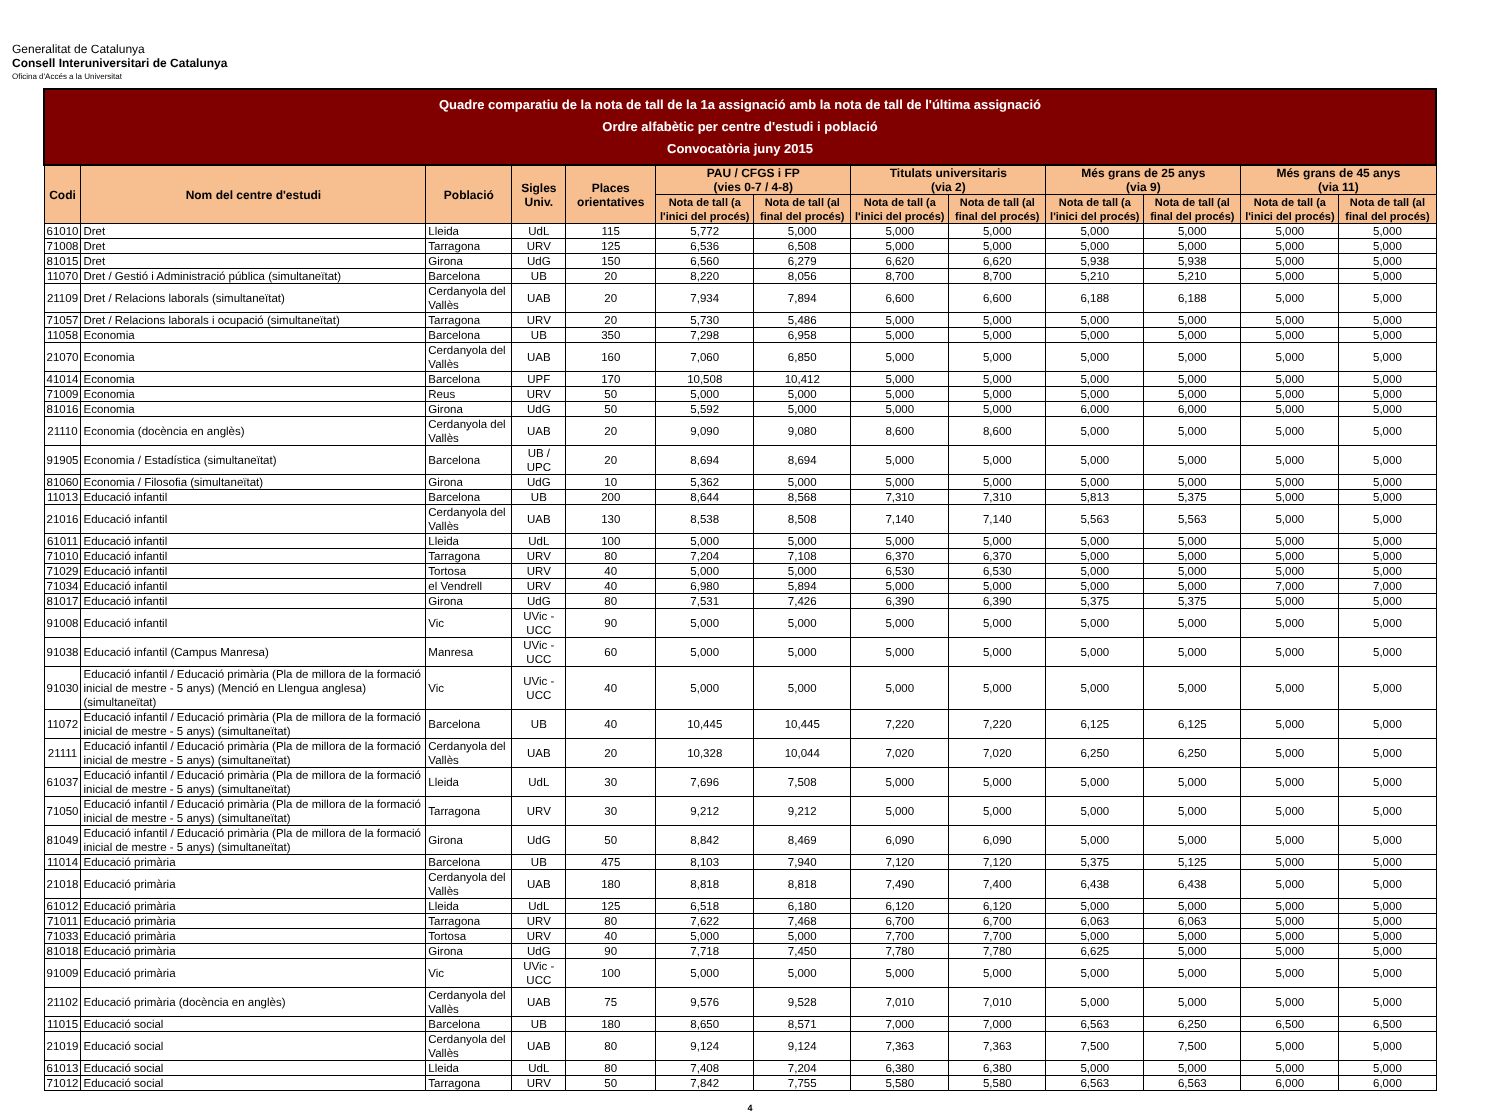Generalitat de Catalunya
Consell Interuniversitari de Catalunya
Oficina d'Accés a la Universitat
| Quadre comparatiu de la nota de tall de la 1a assignació amb la nota de tall de l'última assignació Ordre alfabètic per centre d'estudi i població Convocatòria juny 2015 | | | | | | | | | | | | |
| --- | --- | --- | --- | --- | --- | --- | --- | --- | --- | --- | --- | --- |
| Codi | Nom del centre d'estudi | Població | Sigles Univ. | Places orientatives | PAU / CFGS i FP (vies 0-7 / 4-8) | | Titulats universitaris (via 2) | | Més grans de 25 anys (via 9) | | Més grans de 45 anys (via 11) | |
| | | | | | Nota de tall (a l'inici del procés) | Nota de tall (al final del procés) | Nota de tall (a l'inici del procés) | Nota de tall (al final del procés) | Nota de tall (a l'inici del procés) | Nota de tall (al final del procés) | Nota de tall (a l'inici del procés) | Nota de tall (al final del procés) |
| 61010 | Dret | Lleida | UdL | 115 | 5,772 | 5,000 | 5,000 | 5,000 | 5,000 | 5,000 | 5,000 | 5,000 |
| 71008 | Dret | Tarragona | URV | 125 | 6,536 | 6,508 | 5,000 | 5,000 | 5,000 | 5,000 | 5,000 | 5,000 |
| 81015 | Dret | Girona | UdG | 150 | 6,560 | 6,279 | 6,620 | 6,620 | 5,938 | 5,938 | 5,000 | 5,000 |
| 11070 | Dret / Gestió i Administració pública (simultaneïtat) | Barcelona | UB | 20 | 8,220 | 8,056 | 8,700 | 8,700 | 5,210 | 5,210 | 5,000 | 5,000 |
| 21109 | Dret / Relacions laborals (simultaneïtat) | Cerdanyola del Vallès | UAB | 20 | 7,934 | 7,894 | 6,600 | 6,600 | 6,188 | 6,188 | 5,000 | 5,000 |
| 71057 | Dret / Relacions laborals i ocupació (simultaneïtat) | Tarragona | URV | 20 | 5,730 | 5,486 | 5,000 | 5,000 | 5,000 | 5,000 | 5,000 | 5,000 |
| 11058 | Economia | Barcelona | UB | 350 | 7,298 | 6,958 | 5,000 | 5,000 | 5,000 | 5,000 | 5,000 | 5,000 |
| 21070 | Economia | Cerdanyola del Vallès | UAB | 160 | 7,060 | 6,850 | 5,000 | 5,000 | 5,000 | 5,000 | 5,000 | 5,000 |
| 41014 | Economia | Barcelona | UPF | 170 | 10,508 | 10,412 | 5,000 | 5,000 | 5,000 | 5,000 | 5,000 | 5,000 |
| 71009 | Economia | Reus | URV | 50 | 5,000 | 5,000 | 5,000 | 5,000 | 5,000 | 5,000 | 5,000 | 5,000 |
| 81016 | Economia | Girona | UdG | 50 | 5,592 | 5,000 | 5,000 | 5,000 | 6,000 | 6,000 | 5,000 | 5,000 |
| 21110 | Economia (docència en anglès) | Cerdanyola del Vallès | UAB | 20 | 9,090 | 9,080 | 8,600 | 8,600 | 5,000 | 5,000 | 5,000 | 5,000 |
| 91905 | Economia / Estadística (simultaneïtat) | Barcelona | UB / UPC | 20 | 8,694 | 8,694 | 5,000 | 5,000 | 5,000 | 5,000 | 5,000 | 5,000 |
| 81060 | Economia / Filosofia (simultaneïtat) | Girona | UdG | 10 | 5,362 | 5,000 | 5,000 | 5,000 | 5,000 | 5,000 | 5,000 | 5,000 |
| 11013 | Educació infantil | Barcelona | UB | 200 | 8,644 | 8,568 | 7,310 | 7,310 | 5,813 | 5,375 | 5,000 | 5,000 |
| 21016 | Educació infantil | Cerdanyola del Vallès | UAB | 130 | 8,538 | 8,508 | 7,140 | 7,140 | 5,563 | 5,563 | 5,000 | 5,000 |
| 61011 | Educació infantil | Lleida | UdL | 100 | 5,000 | 5,000 | 5,000 | 5,000 | 5,000 | 5,000 | 5,000 | 5,000 |
| 71010 | Educació infantil | Tarragona | URV | 80 | 7,204 | 7,108 | 6,370 | 6,370 | 5,000 | 5,000 | 5,000 | 5,000 |
| 71029 | Educació infantil | Tortosa | URV | 40 | 5,000 | 5,000 | 6,530 | 6,530 | 5,000 | 5,000 | 5,000 | 5,000 |
| 71034 | Educació infantil | el Vendrell | URV | 40 | 6,980 | 5,894 | 5,000 | 5,000 | 5,000 | 5,000 | 7,000 | 7,000 |
| 81017 | Educació infantil | Girona | UdG | 80 | 7,531 | 7,426 | 6,390 | 6,390 | 5,375 | 5,375 | 5,000 | 5,000 |
| 91008 | Educació infantil | Vic | UVic - UCC | 90 | 5,000 | 5,000 | 5,000 | 5,000 | 5,000 | 5,000 | 5,000 | 5,000 |
| 91038 | Educació infantil (Campus Manresa) | Manresa | UVic - UCC | 60 | 5,000 | 5,000 | 5,000 | 5,000 | 5,000 | 5,000 | 5,000 | 5,000 |
| 91030 | Educació infantil / Educació primària (Pla de millora de la formació inicial de mestre - 5 anys) (Menció en Llengua anglesa) (simultaneïtat) | Vic | UVic - UCC | 40 | 5,000 | 5,000 | 5,000 | 5,000 | 5,000 | 5,000 | 5,000 | 5,000 |
| 11072 | Educació infantil / Educació primària (Pla de millora de la formació inicial de mestre - 5 anys) (simultaneïtat) | Barcelona | UB | 40 | 10,445 | 10,445 | 7,220 | 7,220 | 6,125 | 6,125 | 5,000 | 5,000 |
| 21111 | Educació infantil / Educació primària (Pla de millora de la formació inicial de mestre - 5 anys) (simultaneïtat) | Cerdanyola del Vallès | UAB | 20 | 10,328 | 10,044 | 7,020 | 7,020 | 6,250 | 6,250 | 5,000 | 5,000 |
| 61037 | Educació infantil / Educació primària (Pla de millora de la formació inicial de mestre - 5 anys) (simultaneïtat) | Lleida | UdL | 30 | 7,696 | 7,508 | 5,000 | 5,000 | 5,000 | 5,000 | 5,000 | 5,000 |
| 71050 | Educació infantil / Educació primària (Pla de millora de la formació inicial de mestre - 5 anys) (simultaneïtat) | Tarragona | URV | 30 | 9,212 | 9,212 | 5,000 | 5,000 | 5,000 | 5,000 | 5,000 | 5,000 |
| 81049 | Educació infantil / Educació primària (Pla de millora de la formació inicial de mestre - 5 anys) (simultaneïtat) | Girona | UdG | 50 | 8,842 | 8,469 | 6,090 | 6,090 | 5,000 | 5,000 | 5,000 | 5,000 |
| 11014 | Educació primària | Barcelona | UB | 475 | 8,103 | 7,940 | 7,120 | 7,120 | 5,375 | 5,125 | 5,000 | 5,000 |
| 21018 | Educació primària | Cerdanyola del Vallès | UAB | 180 | 8,818 | 8,818 | 7,490 | 7,400 | 6,438 | 6,438 | 5,000 | 5,000 |
| 61012 | Educació primària | Lleida | UdL | 125 | 6,518 | 6,180 | 6,120 | 6,120 | 5,000 | 5,000 | 5,000 | 5,000 |
| 71011 | Educació primària | Tarragona | URV | 80 | 7,622 | 7,468 | 6,700 | 6,700 | 6,063 | 6,063 | 5,000 | 5,000 |
| 71033 | Educació primària | Tortosa | URV | 40 | 5,000 | 5,000 | 7,700 | 7,700 | 5,000 | 5,000 | 5,000 | 5,000 |
| 81018 | Educació primària | Girona | UdG | 90 | 7,718 | 7,450 | 7,780 | 7,780 | 6,625 | 5,000 | 5,000 | 5,000 |
| 91009 | Educació primària | Vic | UVic - UCC | 100 | 5,000 | 5,000 | 5,000 | 5,000 | 5,000 | 5,000 | 5,000 | 5,000 |
| 21102 | Educació primària (docència en anglès) | Cerdanyola del Vallès | UAB | 75 | 9,576 | 9,528 | 7,010 | 7,010 | 5,000 | 5,000 | 5,000 | 5,000 |
| 11015 | Educació social | Barcelona | UB | 180 | 8,650 | 8,571 | 7,000 | 7,000 | 6,563 | 6,250 | 6,500 | 6,500 |
| 21019 | Educació social | Cerdanyola del Vallès | UAB | 80 | 9,124 | 9,124 | 7,363 | 7,363 | 7,500 | 7,500 | 5,000 | 5,000 |
| 61013 | Educació social | Lleida | UdL | 80 | 7,408 | 7,204 | 6,380 | 6,380 | 5,000 | 5,000 | 5,000 | 5,000 |
| 71012 | Educació social | Tarragona | URV | 50 | 7,842 | 7,755 | 5,580 | 5,580 | 6,563 | 6,563 | 6,000 | 6,000 |
4